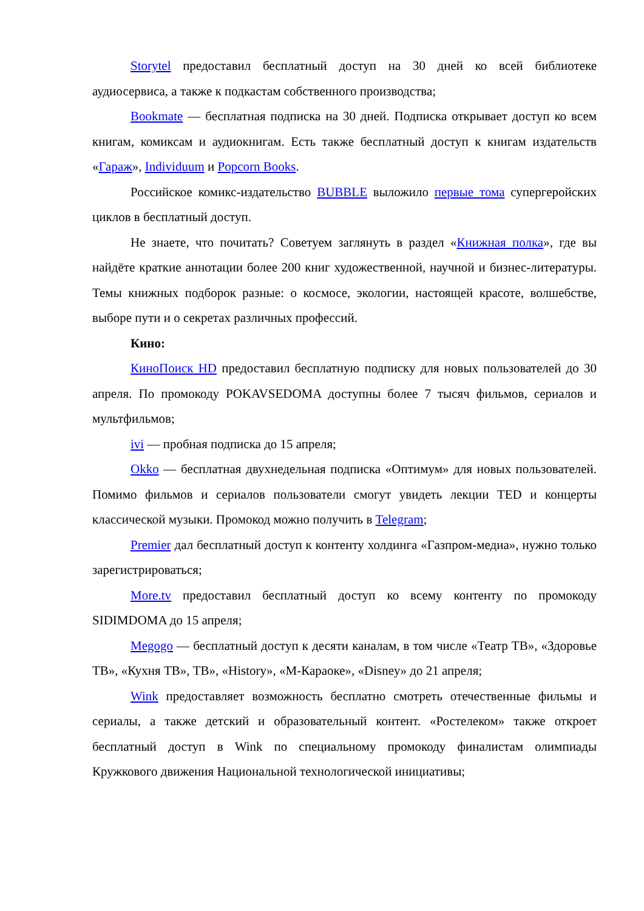Storytel предоставил бесплатный доступ на 30 дней ко всей библиотеке аудиосервиса, а также к подкастам собственного производства;
Bookmate — бесплатная подписка на 30 дней. Подписка открывает доступ ко всем книгам, комиксам и аудиокнигам. Есть также бесплатный доступ к книгам издательств «Гараж», Individuum и Popcorn Books.
Российское комикс-издательство BUBBLE выложило первые тома супергеройских циклов в бесплатный доступ.
Не знаете, что почитать? Советуем заглянуть в раздел «Книжная полка», где вы найдёте краткие аннотации более 200 книг художественной, научной и бизнес-литературы. Темы книжных подборок разные: о космосе, экологии, настоящей красоте, волшебстве, выборе пути и о секретах различных профессий.
Кино:
КиноПоиск HD предоставил бесплатную подписку для новых пользователей до 30 апреля. По промокоду POKAVSEDOMA доступны более 7 тысяч фильмов, сериалов и мультфильмов;
ivi — пробная подписка до 15 апреля;
Okko — бесплатная двухнедельная подписка «Оптимум» для новых пользователей. Помимо фильмов и сериалов пользователи смогут увидеть лекции TED и концерты классической музыки. Промокод можно получить в Telegram;
Premier дал бесплатный доступ к контенту холдинга «Газпром-медиа», нужно только зарегистрироваться;
More.tv предоставил бесплатный доступ ко всему контенту по промокоду SIDIMDOMA до 15 апреля;
Megogo — бесплатный доступ к десяти каналам, в том числе «Театр ТВ», «Здоровье ТВ», «Кухня ТВ», ТВ», «History», «М-Караоке», «Disney» до 21 апреля;
Wink предоставляет возможность бесплатно смотреть отечественные фильмы и сериалы, а также детский и образовательный контент. «Ростелеком» также откроет бесплатный доступ в Wink по специальному промокоду финалистам олимпиады Кружкового движения Национальной технологической инициативы;